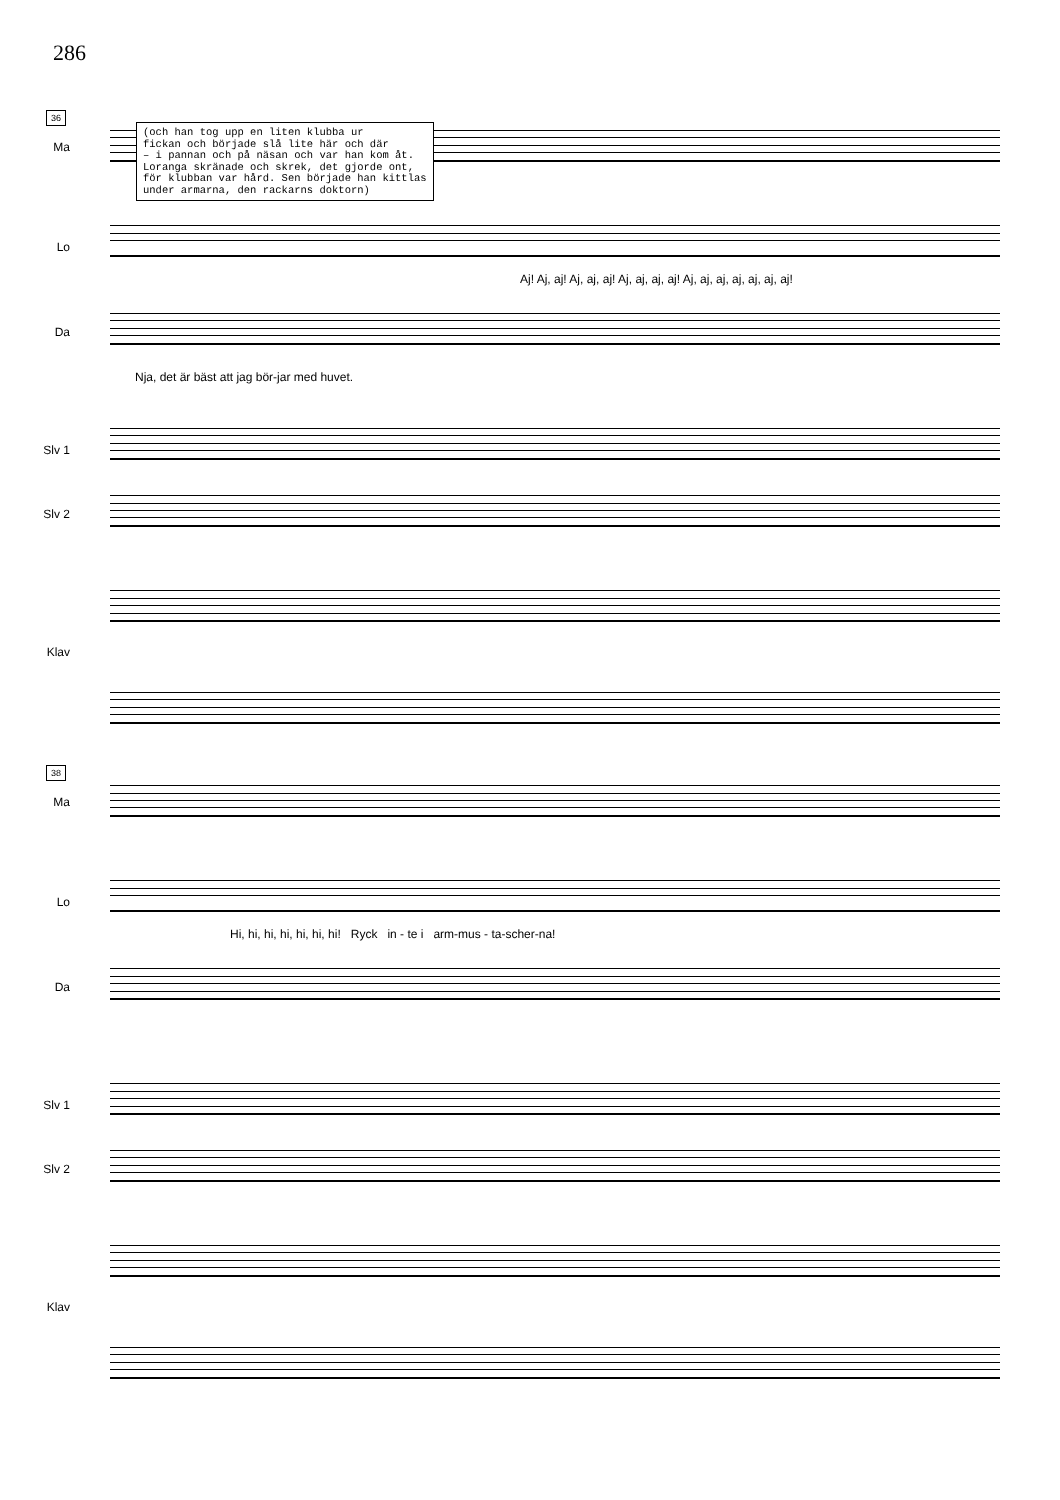286
36
Ma
(och han tog upp en liten klubba ur
fickan och började slå lite här och där
– i pannan och på näsan och var han kom åt.
Loranga skränade och skrek, det gjorde ont,
för klubban var hård. Sen började han kittlas
under armarna, den rackarns doktorn)
Lo
Aj! Aj, aj! Aj, aj, aj! Aj, aj, aj, aj! Aj, aj, aj, aj, aj, aj, aj!
Da
Nja, det är bäst att jag bör-jar med huvet.
Slv 1
Slv 2
Klav
38
Ma
Lo
Hi, hi, hi, hi, hi, hi, hi! Ryck in - te i arm-mus - ta-scher-na!
Da
Slv 1
Slv 2
Klav